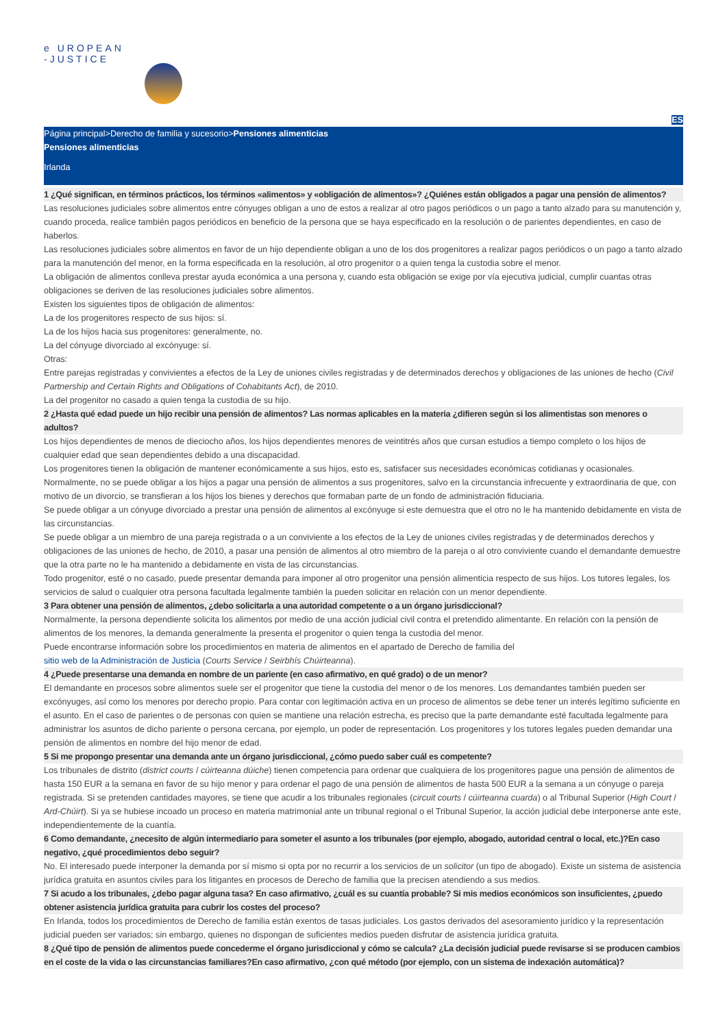e UROPEAN
-JUSTICE
ES
Página principal>Derecho de familia y sucesorio>Pensiones alimenticias
Pensiones alimenticias
Irlanda
1 ¿Qué significan, en términos prácticos, los términos «alimentos» y «obligación de alimentos»? ¿Quiénes están obligados a pagar una pensión de alimentos?
Las resoluciones judiciales sobre alimentos entre cónyuges obligan a uno de estos a realizar al otro pagos periódicos o un pago a tanto alzado para su manutención y, cuando proceda, realice también pagos periódicos en beneficio de la persona que se haya especificado en la resolución o de parientes dependientes, en caso de haberlos.
Las resoluciones judiciales sobre alimentos en favor de un hijo dependiente obligan a uno de los dos progenitores a realizar pagos periódicos o un pago a tanto alzado para la manutención del menor, en la forma especificada en la resolución, al otro progenitor o a quien tenga la custodia sobre el menor.
La obligación de alimentos conlleva prestar ayuda económica a una persona y, cuando esta obligación se exige por vía ejecutiva judicial, cumplir cuantas otras obligaciones se deriven de las resoluciones judiciales sobre alimentos.
Existen los siguientes tipos de obligación de alimentos:
La de los progenitores respecto de sus hijos: sí.
La de los hijos hacia sus progenitores: generalmente, no.
La del cónyuge divorciado al excónyuge: sí.
Otras:
Entre parejas registradas y convivientes a efectos de la Ley de uniones civiles registradas y de determinados derechos y obligaciones de las uniones de hecho (Civil Partnership and Certain Rights and Obligations of Cohabitants Act), de 2010.
La del progenitor no casado a quien tenga la custodia de su hijo.
2 ¿Hasta qué edad puede un hijo recibir una pensión de alimentos? Las normas aplicables en la materia ¿difieren según si los alimentistas son menores o adultos?
Los hijos dependientes de menos de dieciocho años, los hijos dependientes menores de veintitrés años que cursan estudios a tiempo completo o los hijos de cualquier edad que sean dependientes debido a una discapacidad.
Los progenitores tienen la obligación de mantener económicamente a sus hijos, esto es, satisfacer sus necesidades económicas cotidianas y ocasionales.
Normalmente, no se puede obligar a los hijos a pagar una pensión de alimentos a sus progenitores, salvo en la circunstancia infrecuente y extraordinaria de que, con motivo de un divorcio, se transfieran a los hijos los bienes y derechos que formaban parte de un fondo de administración fiduciaria.
Se puede obligar a un cónyuge divorciado a prestar una pensión de alimentos al excónyuge si este demuestra que el otro no le ha mantenido debidamente en vista de las circunstancias.
Se puede obligar a un miembro de una pareja registrada o a un conviviente a los efectos de la Ley de uniones civiles registradas y de determinados derechos y obligaciones de las uniones de hecho, de 2010, a pasar una pensión de alimentos al otro miembro de la pareja o al otro conviviente cuando el demandante demuestre que la otra parte no le ha mantenido a debidamente en vista de las circunstancias.
Todo progenitor, esté o no casado, puede presentar demanda para imponer al otro progenitor una pensión alimenticia respecto de sus hijos. Los tutores legales, los servicios de salud o cualquier otra persona facultada legalmente también la pueden solicitar en relación con un menor dependiente.
3 Para obtener una pensión de alimentos, ¿debo solicitarla a una autoridad competente o a un órgano jurisdiccional?
Normalmente, la persona dependiente solicita los alimentos por medio de una acción judicial civil contra el pretendido alimentante. En relación con la pensión de alimentos de los menores, la demanda generalmente la presenta el progenitor o quien tenga la custodia del menor.
Puede encontrarse información sobre los procedimientos en materia de alimentos en el apartado de Derecho de familia del
sitio web de la Administración de Justicia (Courts Service / Seirbhís Chúirteanna).
4 ¿Puede presentarse una demanda en nombre de un pariente (en caso afirmativo, en qué grado) o de un menor?
El demandante en procesos sobre alimentos suele ser el progenitor que tiene la custodia del menor o de los menores. Los demandantes también pueden ser excónyuges, así como los menores por derecho propio. Para contar con legitimación activa en un proceso de alimentos se debe tener un interés legítimo suficiente en el asunto. En el caso de parientes o de personas con quien se mantiene una relación estrecha, es preciso que la parte demandante esté facultada legalmente para administrar los asuntos de dicho pariente o persona cercana, por ejemplo, un poder de representación. Los progenitores y los tutores legales pueden demandar una pensión de alimentos en nombre del hijo menor de edad.
5 Si me propongo presentar una demanda ante un órgano jurisdiccional, ¿cómo puedo saber cuál es competente?
Los tribunales de distrito (district courts / cúirteanna dúiche) tienen competencia para ordenar que cualquiera de los progenitores pague una pensión de alimentos de hasta 150 EUR a la semana en favor de su hijo menor y para ordenar el pago de una pensión de alimentos de hasta 500 EUR a la semana a un cónyuge o pareja registrada. Si se pretenden cantidades mayores, se tiene que acudir a los tribunales regionales (circuit courts / cúirteanna cuarda) o al Tribunal Superior (High Court / Ard-Chúirt). Si ya se hubiese incoado un proceso en materia matrimonial ante un tribunal regional o el Tribunal Superior, la acción judicial debe interponerse ante este, independientemente de la cuantía.
6 Como demandante, ¿necesito de algún intermediario para someter el asunto a los tribunales (por ejemplo, abogado, autoridad central o local, etc.)?En caso negativo, ¿qué procedimientos debo seguir?
No. El interesado puede interponer la demanda por sí mismo si opta por no recurrir a los servicios de un solicitor (un tipo de abogado). Existe un sistema de asistencia jurídica gratuita en asuntos civiles para los litigantes en procesos de Derecho de familia que la precisen atendiendo a sus medios.
7 Si acudo a los tribunales, ¿debo pagar alguna tasa? En caso afirmativo, ¿cuál es su cuantía probable? Si mis medios económicos son insuficientes, ¿puedo obtener asistencia jurídica gratuita para cubrir los costes del proceso?
En Irlanda, todos los procedimientos de Derecho de familia están exentos de tasas judiciales. Los gastos derivados del asesoramiento jurídico y la representación judicial pueden ser variados; sin embargo, quienes no dispongan de suficientes medios pueden disfrutar de asistencia jurídica gratuita.
8 ¿Qué tipo de pensión de alimentos puede concederme el órgano jurisdiccional y cómo se calcula? ¿La decisión judicial puede revisarse si se producen cambios en el coste de la vida o las circunstancias familiares?En caso afirmativo, ¿con qué método (por ejemplo, con un sistema de indexación automática)?